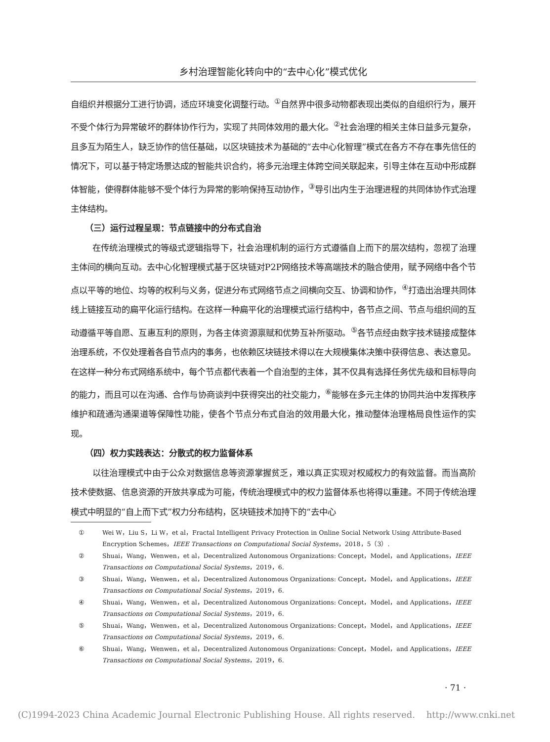乡村治理智能化转向中的“去中心化”模式优化
自组织并根据分工进行协调，适应环境变化调整行动。<sup>①</sup>自然界中很多动物都表现出类似的自组织行为，展开不受个体行为异常破坏的群体协作行为，实现了共同体效用的最大化。<sup>②</sup>社会治理的相关主体日益多元复杂，且多互为陌生人，缺乏协作的信任基础，以区块链技术为基础的“去中心化智理”模式在各方不存在事先信任的情况下，可以基于特定场景达成的智能共识合约，将多元治理主体跨空间关联起来，引导主体在互动中形成群体智能，使得群体能够不受个体行为异常的影响保持互动协作，<sup>③</sup>导引出内生于治理进程的共同体协作式治理主体结构。
（三）运行过程呈现：节点链接中的分布式自治
在传统治理模式的等级式逻辑指导下，社会治理机制的运行方式遵循自上而下的层次结构，忽视了治理主体间的横向互动。去中心化智理模式基于区块链对P2P网络技术等高端技术的融合使用，赋予网络中各个节点以平等的地位、均等的权利与义务，促进分布式网络节点之间横向交互、协调和协作，<sup>④</sup>打造出治理共同体线上链接互动的扁平化运行结构。在这样一种扁平化的治理模式运行结构中，各节点之间、节点与组织间的互动遵循平等自愿、互惠互利的原则，为各主体资源禀赋和优势互补所驱动。<sup>⑤</sup>各节点经由数字技术链接成整体治理系统，不仅处理着各自节点内的事务，也依赖区块链技术得以在大规模集体决策中获得信息、表达意见。在这样一种分布式网络系统中，每个节点都代表着一个自治型的主体，其不仅具有选择任务优先级和目标导向的能力，而且可以在沟通、合作与协商谈判中获得突出的社交能力，<sup>⑥</sup>能够在多元主体的协同共治中发挥秩序维护和疏通沟通渠道等保障性功能，使各个节点分布式自治的效用最大化，推动整体治理格局良性运作的实现。
（四）权力实践表达：分散式的权力监督体系
以往治理模式中由于公众对数据信息等资源掌握贫乏，难以真正实现对权威权力的有效监督。而当高阶技术使数据、信息资源的开放共享成为可能，传统治理模式中的权力监督体系也将得以重建。不同于传统治理模式中明显的“自上而下式”权力分布结构，区块链技术加持下的“去中心
① Wei W，Liu S，Li W，et al，Fractal Intelligent Privacy Protection in Online Social Network Using Attribute-Based Encryption Schemes，IEEE Transactions on Computational Social Systems，2018，5（3）.
② Shuai，Wang，Wenwen，et al，Decentralized Autonomous Organizations: Concept，Model，and Applications，IEEE Transactions on Computational Social Systems，2019，6.
③ Shuai，Wang，Wenwen，et al，Decentralized Autonomous Organizations: Concept，Model，and Applications，IEEE Transactions on Computational Social Systems，2019，6.
④ Shuai，Wang，Wenwen，et al，Decentralized Autonomous Organizations: Concept，Model，and Applications，IEEE Transactions on Computational Social Systems，2019，6.
⑤ Shuai，Wang，Wenwen，et al，Decentralized Autonomous Organizations: Concept，Model，and Applications，IEEE Transactions on Computational Social Systems，2019，6.
⑥ Shuai，Wang，Wenwen，et al，Decentralized Autonomous Organizations: Concept，Model，and Applications，IEEE Transactions on Computational Social Systems，2019，6.
· 71 ·
(C)1994-2023 China Academic Journal Electronic Publishing House. All rights reserved. http://www.cnki.net